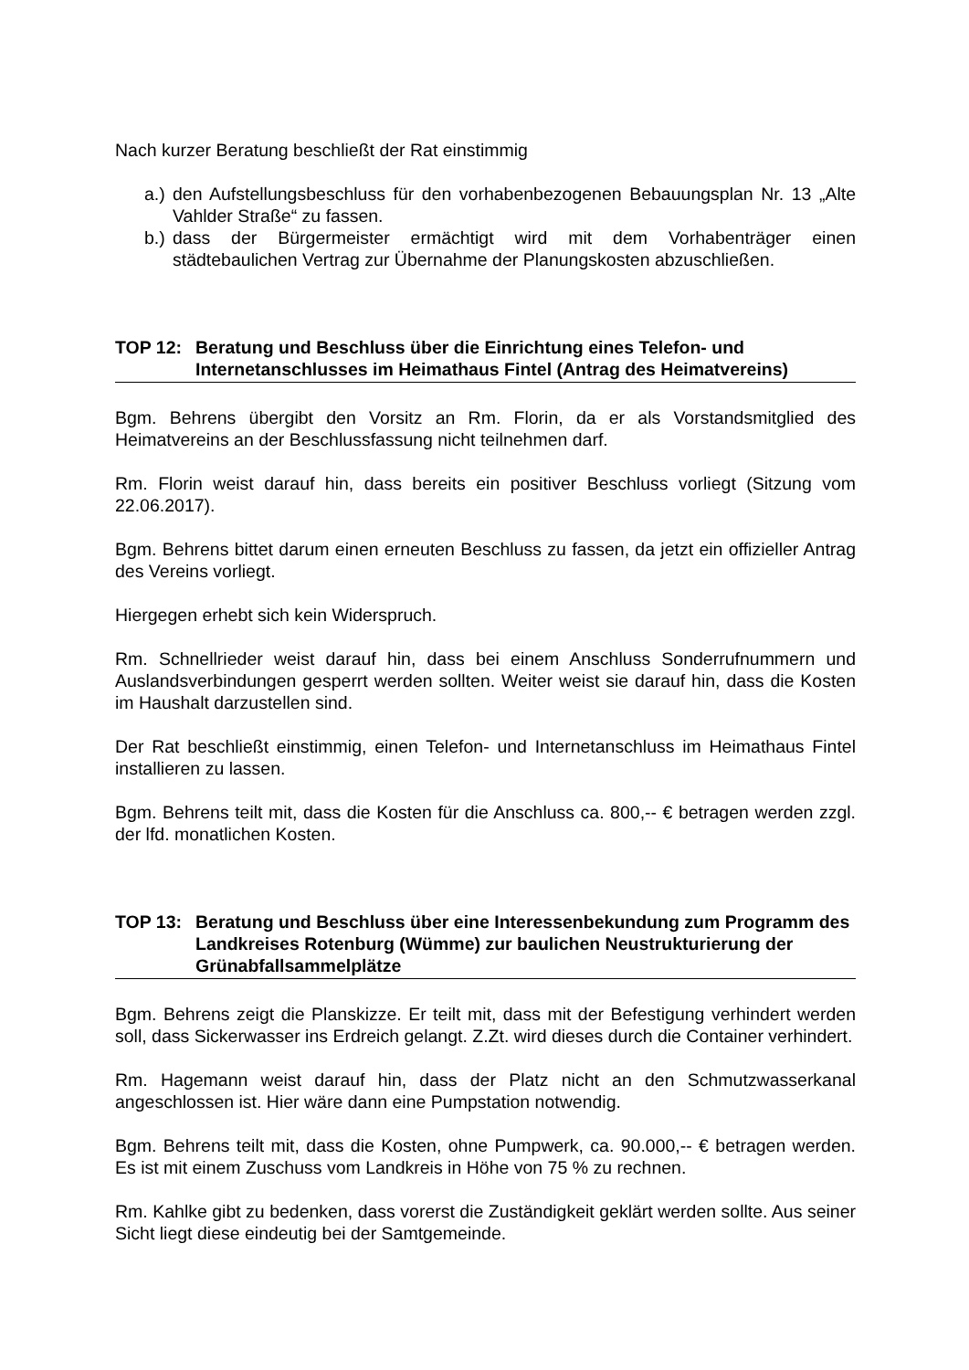Nach kurzer Beratung beschließt der Rat einstimmig
a.) den Aufstellungsbeschluss für den vorhabenbezogenen Bebauungsplan Nr. 13 „Alte Vahlder Straße“ zu fassen.
b.) dass der Bürgermeister ermächtigt wird mit dem Vorhabenträger einen städtebaulichen Vertrag zur Übernahme der Planungskosten abzuschließen.
TOP 12: Beratung und Beschluss über die Einrichtung eines Telefon- und Internetanschlusses im Heimathaus Fintel (Antrag des Heimatvereins)
Bgm. Behrens übergibt den Vorsitz an Rm. Florin, da er als Vorstandsmitglied des Heimatvereins an der Beschlussfassung nicht teilnehmen darf.
Rm. Florin weist darauf hin, dass bereits ein positiver Beschluss vorliegt (Sitzung vom 22.06.2017).
Bgm. Behrens bittet darum einen erneuten Beschluss zu fassen, da jetzt ein offizieller Antrag des Vereins vorliegt.
Hiergegen erhebt sich kein Widerspruch.
Rm. Schnellrieder weist darauf hin, dass bei einem Anschluss Sonderrufnummern und Auslandsverbindungen gesperrt werden sollten. Weiter weist sie darauf hin, dass die Kosten im Haushalt darzustellen sind.
Der Rat beschließt einstimmig, einen Telefon- und Internetanschluss im Heimathaus Fintel installieren zu lassen.
Bgm. Behrens teilt mit, dass die Kosten für die Anschluss ca. 800,-- € betragen werden zzgl. der lfd. monatlichen Kosten.
TOP 13: Beratung und Beschluss über eine Interessenbekundung zum Programm des Landkreises Rotenburg (Wümme) zur baulichen Neustrukturierung der Grünabfallsammelplätze
Bgm. Behrens zeigt die Planskizze. Er teilt mit, dass mit der Befestigung verhindert werden soll, dass Sickerwasser ins Erdreich gelangt. Z.Zt. wird dieses durch die Container verhindert.
Rm. Hagemann weist darauf hin, dass der Platz nicht an den Schmutzwasserkanal angeschlossen ist. Hier wäre dann eine Pumpstation notwendig.
Bgm. Behrens teilt mit, dass die Kosten, ohne Pumpwerk, ca. 90.000,-- € betragen werden. Es ist mit einem Zuschuss vom Landkreis in Höhe von 75 % zu rechnen.
Rm. Kahlke gibt zu bedenken, dass vorerst die Zuständigkeit geklärt werden sollte. Aus seiner Sicht liegt diese eindeutig bei der Samtgemeinde.